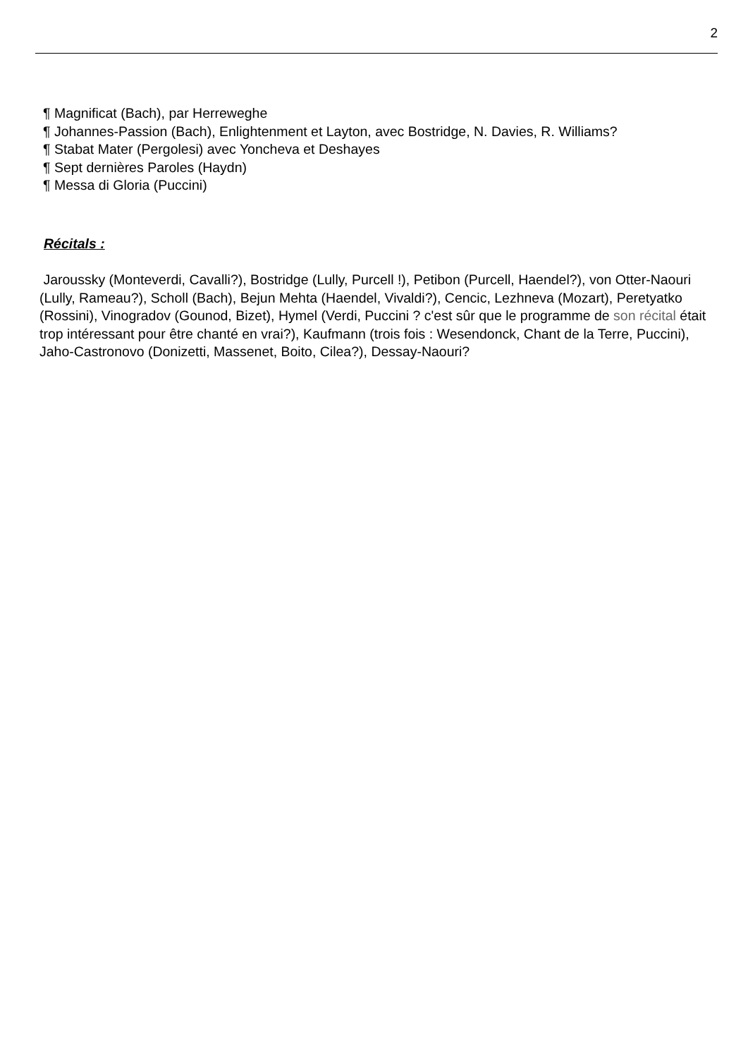2
¶ Magnificat (Bach), par Herreweghe
¶ Johannes-Passion (Bach), Enlightenment et Layton, avec Bostridge, N. Davies, R. Williams?
¶ Stabat Mater (Pergolesi) avec Yoncheva et Deshayes
¶ Sept dernières Paroles (Haydn)
¶ Messa di Gloria (Puccini)
Récitals :
Jaroussky (Monteverdi, Cavalli?), Bostridge (Lully, Purcell !), Petibon (Purcell, Haendel?), von Otter-Naouri (Lully, Rameau?), Scholl (Bach), Bejun Mehta (Haendel, Vivaldi?), Cencic, Lezhneva (Mozart), Peretyatko (Rossini), Vinogradov (Gounod, Bizet), Hymel (Verdi, Puccini ? c'est sûr que le programme de son récital était trop intéressant pour être chanté en vrai?), Kaufmann (trois fois : Wesendonck, Chant de la Terre, Puccini), Jaho-Castronovo (Donizetti, Massenet, Boito, Cilea?), Dessay-Naouri?